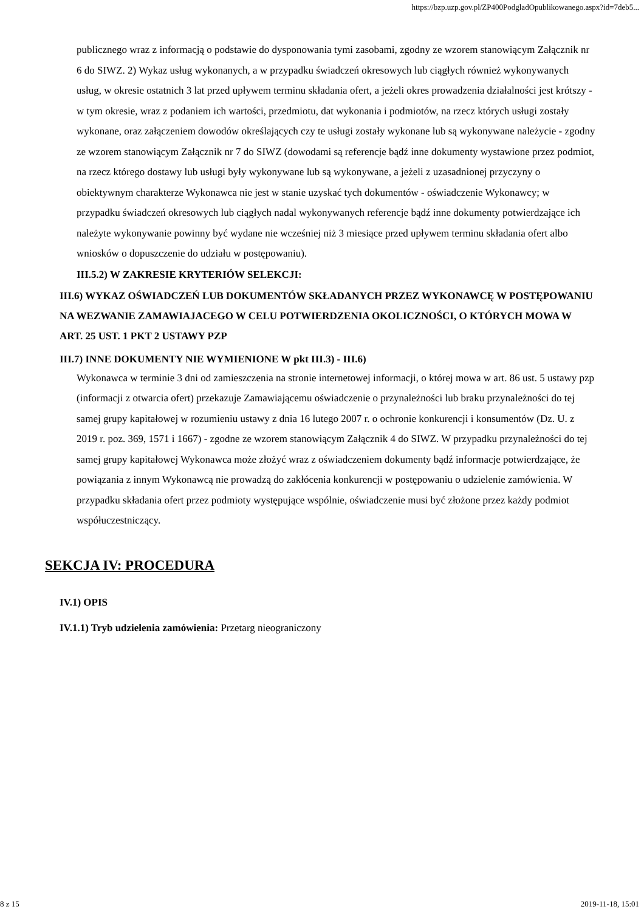https://bzp.uzp.gov.pl/ZP400PodgladOpublikowanego.aspx?id=7deb5...
publicznego wraz z informacją o podstawie do dysponowania tymi zasobami, zgodny ze wzorem stanowiącym Załącznik nr 6 do SIWZ. 2) Wykaz usług wykonanych, a w przypadku świadczeń okresowych lub ciągłych również wykonywanych usług, w okresie ostatnich 3 lat przed upływem terminu składania ofert, a jeżeli okres prowadzenia działalności jest krótszy - w tym okresie, wraz z podaniem ich wartości, przedmiotu, dat wykonania i podmiotów, na rzecz których usługi zostały wykonane, oraz załączeniem dowodów określających czy te usługi zostały wykonane lub są wykonywane należycie - zgodny ze wzorem stanowiącym Załącznik nr 7 do SIWZ (dowodami są referencje bądź inne dokumenty wystawione przez podmiot, na rzecz którego dostawy lub usługi były wykonywane lub są wykonywane, a jeżeli z uzasadnionej przyczyny o obiektywnym charakterze Wykonawca nie jest w stanie uzyskać tych dokumentów - oświadczenie Wykonawcy; w przypadku świadczeń okresowych lub ciągłych nadal wykonywanych referencje bądź inne dokumenty potwierdzające ich należyte wykonywanie powinny być wydane nie wcześniej niż 3 miesiące przed upływem terminu składania ofert albo wniosków o dopuszczenie do udziału w postępowaniu).
III.5.2) W ZAKRESIE KRYTERIÓW SELEKCJI:
III.6) WYKAZ OŚWIADCZEŃ LUB DOKUMENTÓW SKŁADANYCH PRZEZ WYKONAWCĘ W POSTĘPOWANIU NA WEZWANIE ZAMAWIAJACEGO W CELU POTWIERDZENIA OKOLICZNOŚCI, O KTÓRYCH MOWA W ART. 25 UST. 1 PKT 2 USTAWY PZP
III.7) INNE DOKUMENTY NIE WYMIENIONE W pkt III.3) - III.6)
Wykonawca w terminie 3 dni od zamieszczenia na stronie internetowej informacji, o której mowa w art. 86 ust. 5 ustawy pzp (informacji z otwarcia ofert) przekazuje Zamawiającemu oświadczenie o przynależności lub braku przynależności do tej samej grupy kapitałowej w rozumieniu ustawy z dnia 16 lutego 2007 r. o ochronie konkurencji i konsumentów (Dz. U. z 2019 r. poz. 369, 1571 i 1667) - zgodne ze wzorem stanowiącym Załącznik 4 do SIWZ. W przypadku przynależności do tej samej grupy kapitałowej Wykonawca może złożyć wraz z oświadczeniem dokumenty bądź informacje potwierdzające, że powiązania z innym Wykonawcą nie prowadzą do zakłócenia konkurencji w postępowaniu o udzielenie zamówienia. W przypadku składania ofert przez podmioty występujące wspólnie, oświadczenie musi być złożone przez każdy podmiot współuczestniczący.
SEKCJA IV: PROCEDURA
IV.1) OPIS
IV.1.1) Tryb udzielenia zamówienia: Przetarg nieograniczony
8 z 15 2019-11-18, 15:01